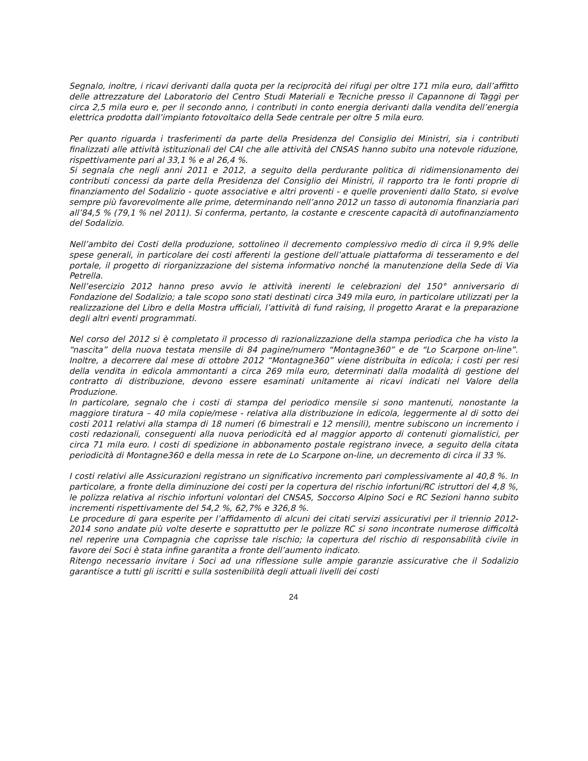Segnalo, inoltre, i ricavi derivanti dalla quota per la reciprocità dei rifugi per oltre 171 mila euro, dall’affitto delle attrezzature del Laboratorio del Centro Studi Materiali e Tecniche presso il Capannone di Taggì per circa 2,5 mila euro e, per il secondo anno, i contributi in conto energia derivanti dalla vendita dell’energia elettrica prodotta dall’impianto fotovoltaico della Sede centrale per oltre 5 mila euro.
Per quanto riguarda i trasferimenti da parte della Presidenza del Consiglio dei Ministri, sia i contributi finalizzati alle attività istituzionali del CAI che alle attività del CNSAS hanno subito una notevole riduzione, rispettivamente pari al 33,1 % e al 26,4 %.
Si segnala che negli anni 2011 e 2012, a seguito della perdurante politica di ridimensionamento dei contributi concessi da parte della Presidenza del Consiglio dei Ministri, il rapporto tra le fonti proprie di finanziamento del Sodalizio - quote associative e altri proventi - e quelle provenienti dallo Stato, si evolve sempre più favorevolmente alle prime, determinando nell’anno 2012 un tasso di autonomia finanziaria pari all’84,5 % (79,1 % nel 2011). Si conferma, pertanto, la costante e crescente capacità di autofinanziamento del Sodalizio.
Nell’ambito dei Costi della produzione, sottolineo il decremento complessivo medio di circa il 9,9% delle spese generali, in particolare dei costi afferenti la gestione dell’attuale piattaforma di tesseramento e del portale, il progetto di riorganizzazione del sistema informativo nonché la manutenzione della Sede di Via Petrella.
Nell’esercizio 2012 hanno preso avvio le attività inerenti le celebrazioni del 150° anniversario di Fondazione del Sodalizio; a tale scopo sono stati destinati circa 349 mila euro, in particolare utilizzati per la realizzazione del Libro e della Mostra ufficiali, l’attività di fund raising, il progetto Ararat e la preparazione degli altri eventi programmati.
Nel corso del 2012 si è completato il processo di razionalizzazione della stampa periodica che ha visto la “nascita” della nuova testata mensile di 84 pagine/numero “Montagne360” e de “Lo Scarpone on-line”. Inoltre, a decorrere dal mese di ottobre 2012 “Montagne360” viene distribuita in edicola; i costi per resi della vendita in edicola ammontanti a circa 269 mila euro, determinati dalla modalità di gestione del contratto di distribuzione, devono essere esaminati unitamente ai ricavi indicati nel Valore della Produzione.
In particolare, segnalo che i costi di stampa del periodico mensile si sono mantenuti, nonostante la maggiore tiratura – 40 mila copie/mese - relativa alla distribuzione in edicola, leggermente al di sotto dei costi 2011 relativi alla stampa di 18 numeri (6 bimestrali e 12 mensili), mentre subiscono un incremento i costi redazionali, conseguenti alla nuova periodicità ed al maggior apporto di contenuti giornalistici, per circa 71 mila euro. I costi di spedizione in abbonamento postale registrano invece, a seguito della citata periodicità di Montagne360 e della messa in rete de Lo Scarpone on-line, un decremento di circa il 33 %.
I costi relativi alle Assicurazioni registrano un significativo incremento pari complessivamente al 40,8 %. In particolare, a fronte della diminuzione dei costi per la copertura del rischio infortuni/RC istruttori del 4,8 %, le polizza relativa al rischio infortuni volontari del CNSAS, Soccorso Alpino Soci e RC Sezioni hanno subito incrementi rispettivamente del 54,2 %, 62,7% e 326,8 %.
Le procedure di gara esperite per l’affidamento di alcuni dei citati servizi assicurativi per il triennio 2012-2014 sono andate più volte deserte e soprattutto per le polizze RC si sono incontrate numerose difficoltà nel reperire una Compagnia che coprisse tale rischio; la copertura del rischio di responsabilità civile in favore dei Soci è stata infine garantita a fronte dell’aumento indicato.
Ritengo necessario invitare i Soci ad una riflessione sulle ampie garanzie assicurative che il Sodalizio garantisce a tutti gli iscritti e sulla sostenibilità degli attuali livelli dei costi
24